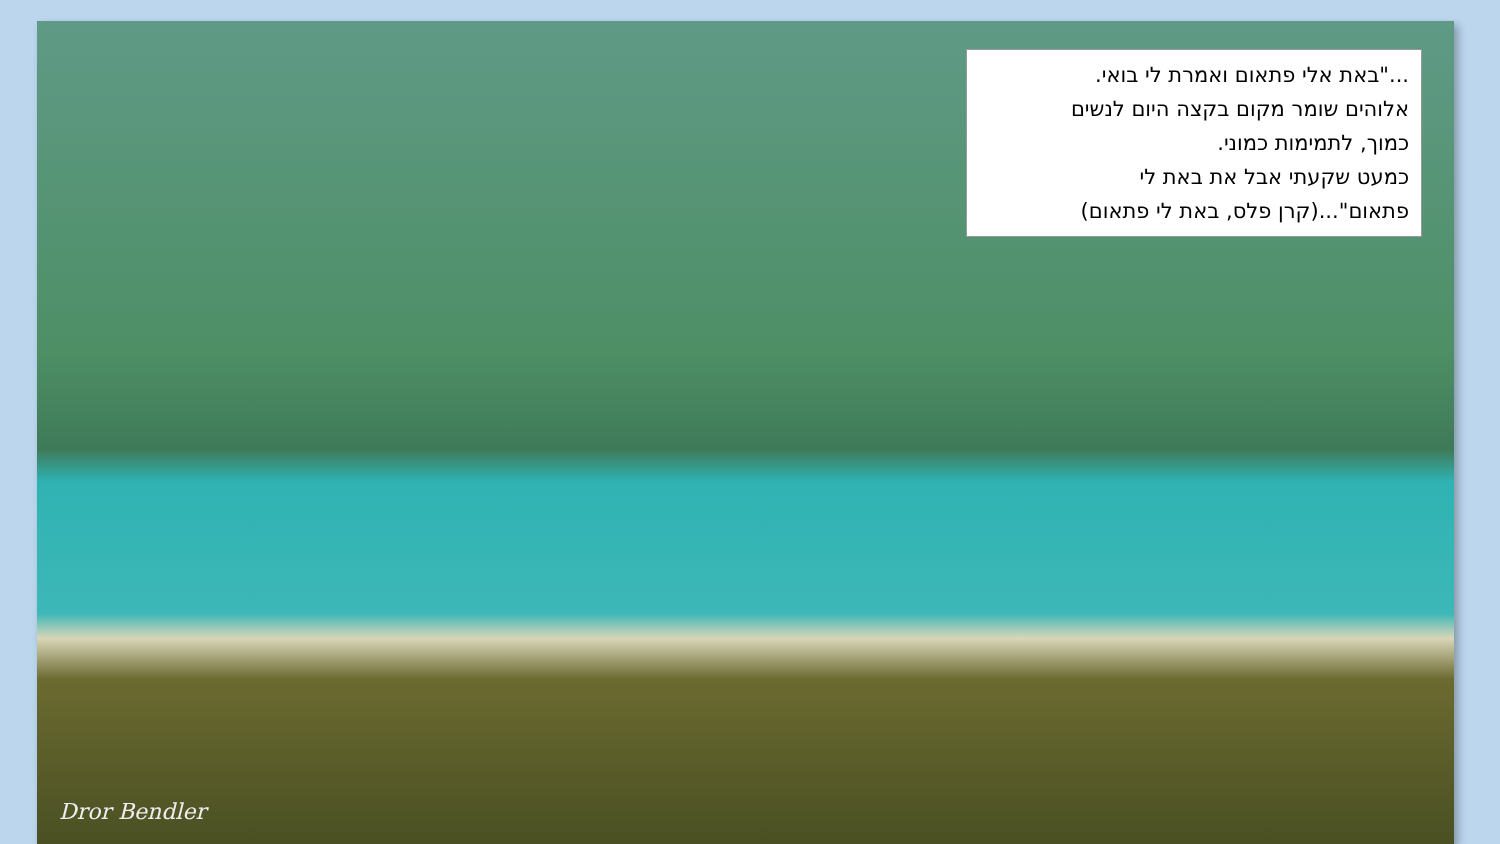..."באת אלי פתאום ואמרת לי בואי.
אלוהים שומר מקום בקצה היום לנשים
כמוך, לתמימות כמוני.
כמעט שקעתי אבל את באת לי
פתאום"...(קרן פלס, באת לי פתאום)
Dror Bendler